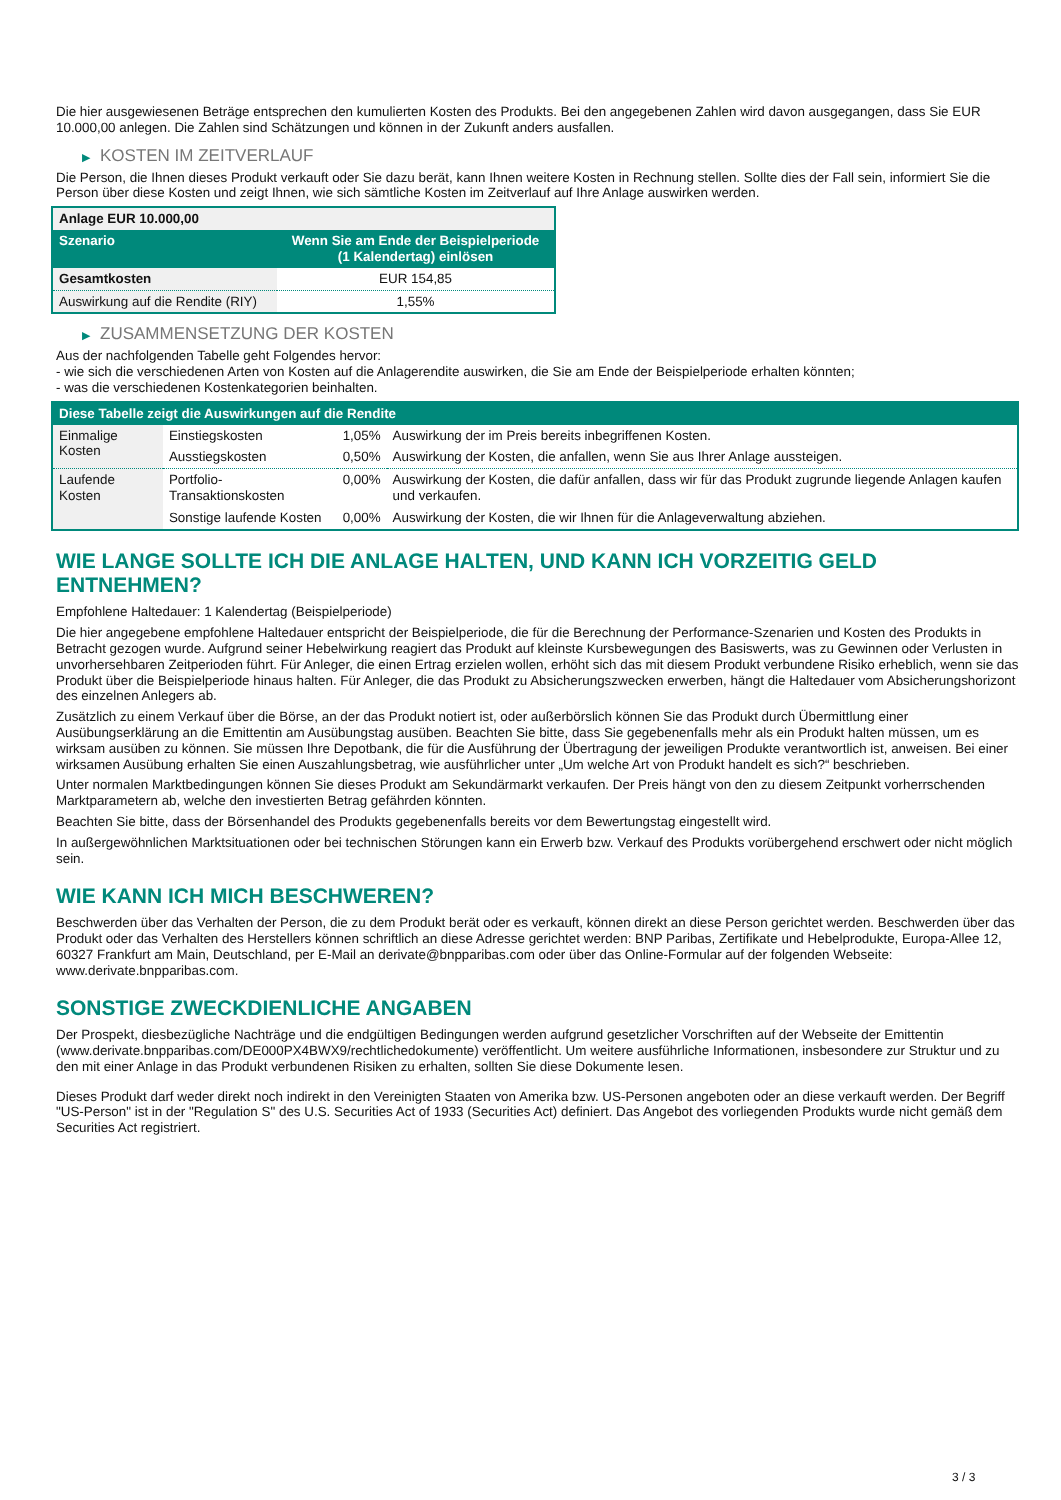Die hier ausgewiesenen Beträge entsprechen den kumulierten Kosten des Produkts. Bei den angegebenen Zahlen wird davon ausgegangen, dass Sie EUR 10.000,00 anlegen. Die Zahlen sind Schätzungen und können in der Zukunft anders ausfallen.
▶ KOSTEN IM ZEITVERLAUF
Die Person, die Ihnen dieses Produkt verkauft oder Sie dazu berät, kann Ihnen weitere Kosten in Rechnung stellen. Sollte dies der Fall sein, informiert Sie die Person über diese Kosten und zeigt Ihnen, wie sich sämtliche Kosten im Zeitverlauf auf Ihre Anlage auswirken werden.
| Anlage EUR 10.000,00 | |
| --- | --- |
| Szenario | Wenn Sie am Ende der Beispielperiode (1 Kalendertag) einlösen |
| Gesamtkosten | EUR 154,85 |
| Auswirkung auf die Rendite (RIY) | 1,55% |
▶ ZUSAMMENSETZUNG DER KOSTEN
Aus der nachfolgenden Tabelle geht Folgendes hervor:
- wie sich die verschiedenen Arten von Kosten auf die Anlagerendite auswirken, die Sie am Ende der Beispielperiode erhalten könnten;
- was die verschiedenen Kostenkategorien beinhalten.
| Diese Tabelle zeigt die Auswirkungen auf die Rendite | | | |
| --- | --- | --- | --- |
| Einmalige Kosten | Einstiegskosten | 1,05% | Auswirkung der im Preis bereits inbegriffenen Kosten. |
| | Ausstiegskosten | 0,50% | Auswirkung der Kosten, die anfallen, wenn Sie aus Ihrer Anlage aussteigen. |
| Laufende Kosten | Portfolio-Transaktionskosten | 0,00% | Auswirkung der Kosten, die dafür anfallen, dass wir für das Produkt zugrunde liegende Anlagen kaufen und verkaufen. |
| | Sonstige laufende Kosten | 0,00% | Auswirkung der Kosten, die wir Ihnen für die Anlageverwaltung abziehen. |
WIE LANGE SOLLTE ICH DIE ANLAGE HALTEN, UND KANN ICH VORZEITIG GELD ENTNEHMEN?
Empfohlene Haltedauer: 1 Kalendertag (Beispielperiode)
Die hier angegebene empfohlene Haltedauer entspricht der Beispielperiode, die für die Berechnung der Performance-Szenarien und Kosten des Produkts in Betracht gezogen wurde. Aufgrund seiner Hebelwirkung reagiert das Produkt auf kleinste Kursbewegungen des Basiswerts, was zu Gewinnen oder Verlusten in unvorhersehbaren Zeitperioden führt. Für Anleger, die einen Ertrag erzielen wollen, erhöht sich das mit diesem Produkt verbundene Risiko erheblich, wenn sie das Produkt über die Beispielperiode hinaus halten. Für Anleger, die das Produkt zu Absicherungszwecken erwerben, hängt die Haltedauer vom Absicherungshorizont des einzelnen Anlegers ab.
Zusätzlich zu einem Verkauf über die Börse, an der das Produkt notiert ist, oder außerbörslich können Sie das Produkt durch Übermittlung einer Ausübungserklärung an die Emittentin am Ausübungstag ausüben. Beachten Sie bitte, dass Sie gegebenenfalls mehr als ein Produkt halten müssen, um es wirksam ausüben zu können. Sie müssen Ihre Depotbank, die für die Ausführung der Übertragung der jeweiligen Produkte verantwortlich ist, anweisen. Bei einer wirksamen Ausübung erhalten Sie einen Auszahlungsbetrag, wie ausführlicher unter „Um welche Art von Produkt handelt es sich?“ beschrieben.
Unter normalen Marktbedingungen können Sie dieses Produkt am Sekundärmarkt verkaufen. Der Preis hängt von den zu diesem Zeitpunkt vorherrschenden Marktparametern ab, welche den investierten Betrag gefährden könnten.
Beachten Sie bitte, dass der Börsenhandel des Produkts gegebenenfalls bereits vor dem Bewertungstag eingestellt wird.
In außergewöhnlichen Marktsituationen oder bei technischen Störungen kann ein Erwerb bzw. Verkauf des Produkts vorübergehend erschwert oder nicht möglich sein.
WIE KANN ICH MICH BESCHWEREN?
Beschwerden über das Verhalten der Person, die zu dem Produkt berät oder es verkauft, können direkt an diese Person gerichtet werden. Beschwerden über das Produkt oder das Verhalten des Herstellers können schriftlich an diese Adresse gerichtet werden: BNP Paribas, Zertifikate und Hebelprodukte, Europa-Allee 12, 60327 Frankfurt am Main, Deutschland, per E-Mail an derivate@bnpparibas.com oder über das Online-Formular auf der folgenden Webseite: www.derivate.bnpparibas.com.
SONSTIGE ZWECKDIENLICHE ANGABEN
Der Prospekt, diesbezügliche Nachträge und die endgültigen Bedingungen werden aufgrund gesetzlicher Vorschriften auf der Webseite der Emittentin (www.derivate.bnpparibas.com/DE000PX4BWX9/rechtlichedokumente) veröffentlicht. Um weitere ausführliche Informationen, insbesondere zur Struktur und zu den mit einer Anlage in das Produkt verbundenen Risiken zu erhalten, sollten Sie diese Dokumente lesen.
Dieses Produkt darf weder direkt noch indirekt in den Vereinigten Staaten von Amerika bzw. US-Personen angeboten oder an diese verkauft werden. Der Begriff "US-Person" ist in der "Regulation S" des U.S. Securities Act of 1933 (Securities Act) definiert. Das Angebot des vorliegenden Produkts wurde nicht gemäß dem Securities Act registriert.
3 / 3